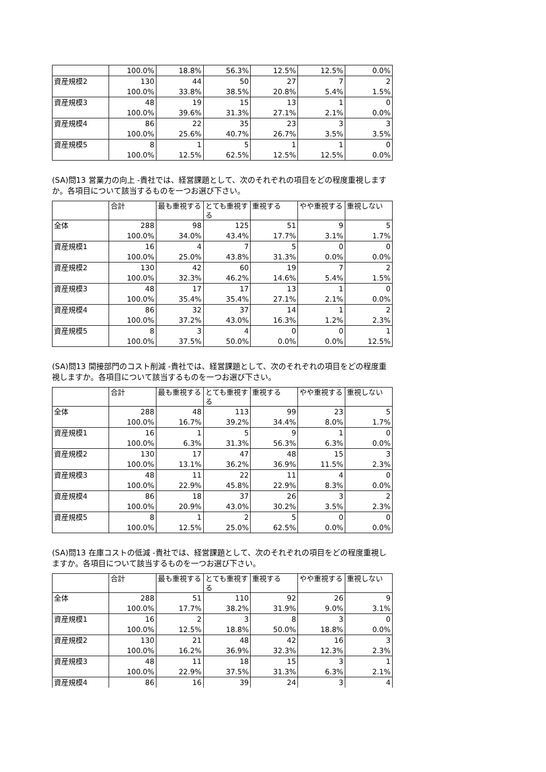| | 100.0% | 18.8% | 56.3% | 12.5% | 12.5% | 0.0% |
| 資産規模2 | 130 | 44 | 50 | 27 | 7 | 2 |
| | 100.0% | 33.8% | 38.5% | 20.8% | 5.4% | 1.5% |
| 資産規模3 | 48 | 19 | 15 | 13 | 1 | 0 |
| | 100.0% | 39.6% | 31.3% | 27.1% | 2.1% | 0.0% |
| 資産規模4 | 86 | 22 | 35 | 23 | 3 | 3 |
| | 100.0% | 25.6% | 40.7% | 26.7% | 3.5% | 3.5% |
| 資産規模5 | 8 | 1 | 5 | 1 | 1 | 0 |
| | 100.0% | 12.5% | 62.5% | 12.5% | 12.5% | 0.0% |
(SA)問13 営業力の向上 -貴社では、経営課題として、次のそれぞれの項目をどの程度重視しますか。各項目について該当するものを一つお選び下さい。
| | 合計 | 最も重視する | とても重視する | 重視する | やや重視する | 重視しない |
| --- | --- | --- | --- | --- | --- | --- |
| 全体 | 288 | 98 | 125 | 51 | 9 | 5 |
| | 100.0% | 34.0% | 43.4% | 17.7% | 3.1% | 1.7% |
| 資産規模1 | 16 | 4 | 7 | 5 | 0 | 0 |
| | 100.0% | 25.0% | 43.8% | 31.3% | 0.0% | 0.0% |
| 資産規模2 | 130 | 42 | 60 | 19 | 7 | 2 |
| | 100.0% | 32.3% | 46.2% | 14.6% | 5.4% | 1.5% |
| 資産規模3 | 48 | 17 | 17 | 13 | 1 | 0 |
| | 100.0% | 35.4% | 35.4% | 27.1% | 2.1% | 0.0% |
| 資産規模4 | 86 | 32 | 37 | 14 | 1 | 2 |
| | 100.0% | 37.2% | 43.0% | 16.3% | 1.2% | 2.3% |
| 資産規模5 | 8 | 3 | 4 | 0 | 0 | 1 |
| | 100.0% | 37.5% | 50.0% | 0.0% | 0.0% | 12.5% |
(SA)問13 間接部門のコスト削減 -貴社では、経営課題として、次のそれぞれの項目をどの程度重視しますか。各項目について該当するものを一つお選び下さい。
| | 合計 | 最も重視する | とても重視する | 重視する | やや重視する | 重視しない |
| --- | --- | --- | --- | --- | --- | --- |
| 全体 | 288 | 48 | 113 | 99 | 23 | 5 |
| | 100.0% | 16.7% | 39.2% | 34.4% | 8.0% | 1.7% |
| 資産規模1 | 16 | 1 | 5 | 9 | 1 | 0 |
| | 100.0% | 6.3% | 31.3% | 56.3% | 6.3% | 0.0% |
| 資産規模2 | 130 | 17 | 47 | 48 | 15 | 3 |
| | 100.0% | 13.1% | 36.2% | 36.9% | 11.5% | 2.3% |
| 資産規模3 | 48 | 11 | 22 | 11 | 4 | 0 |
| | 100.0% | 22.9% | 45.8% | 22.9% | 8.3% | 0.0% |
| 資産規模4 | 86 | 18 | 37 | 26 | 3 | 2 |
| | 100.0% | 20.9% | 43.0% | 30.2% | 3.5% | 2.3% |
| 資産規模5 | 8 | 1 | 2 | 5 | 0 | 0 |
| | 100.0% | 12.5% | 25.0% | 62.5% | 0.0% | 0.0% |
(SA)問13 在庫コストの低減 -貴社では、経営課題として、次のそれぞれの項目をどの程度重視しますか。各項目について該当するものを一つお選び下さい。
| | 合計 | 最も重視する | とても重視する | 重視する | やや重視する | 重視しない |
| --- | --- | --- | --- | --- | --- | --- |
| 全体 | 288 | 51 | 110 | 92 | 26 | 9 |
| | 100.0% | 17.7% | 38.2% | 31.9% | 9.0% | 3.1% |
| 資産規模1 | 16 | 2 | 3 | 8 | 3 | 0 |
| | 100.0% | 12.5% | 18.8% | 50.0% | 18.8% | 0.0% |
| 資産規模2 | 130 | 21 | 48 | 42 | 16 | 3 |
| | 100.0% | 16.2% | 36.9% | 32.3% | 12.3% | 2.3% |
| 資産規模3 | 48 | 11 | 18 | 15 | 3 | 1 |
| | 100.0% | 22.9% | 37.5% | 31.3% | 6.3% | 2.1% |
| 資産規模4 | 86 | 16 | 39 | 24 | 3 | 4 |